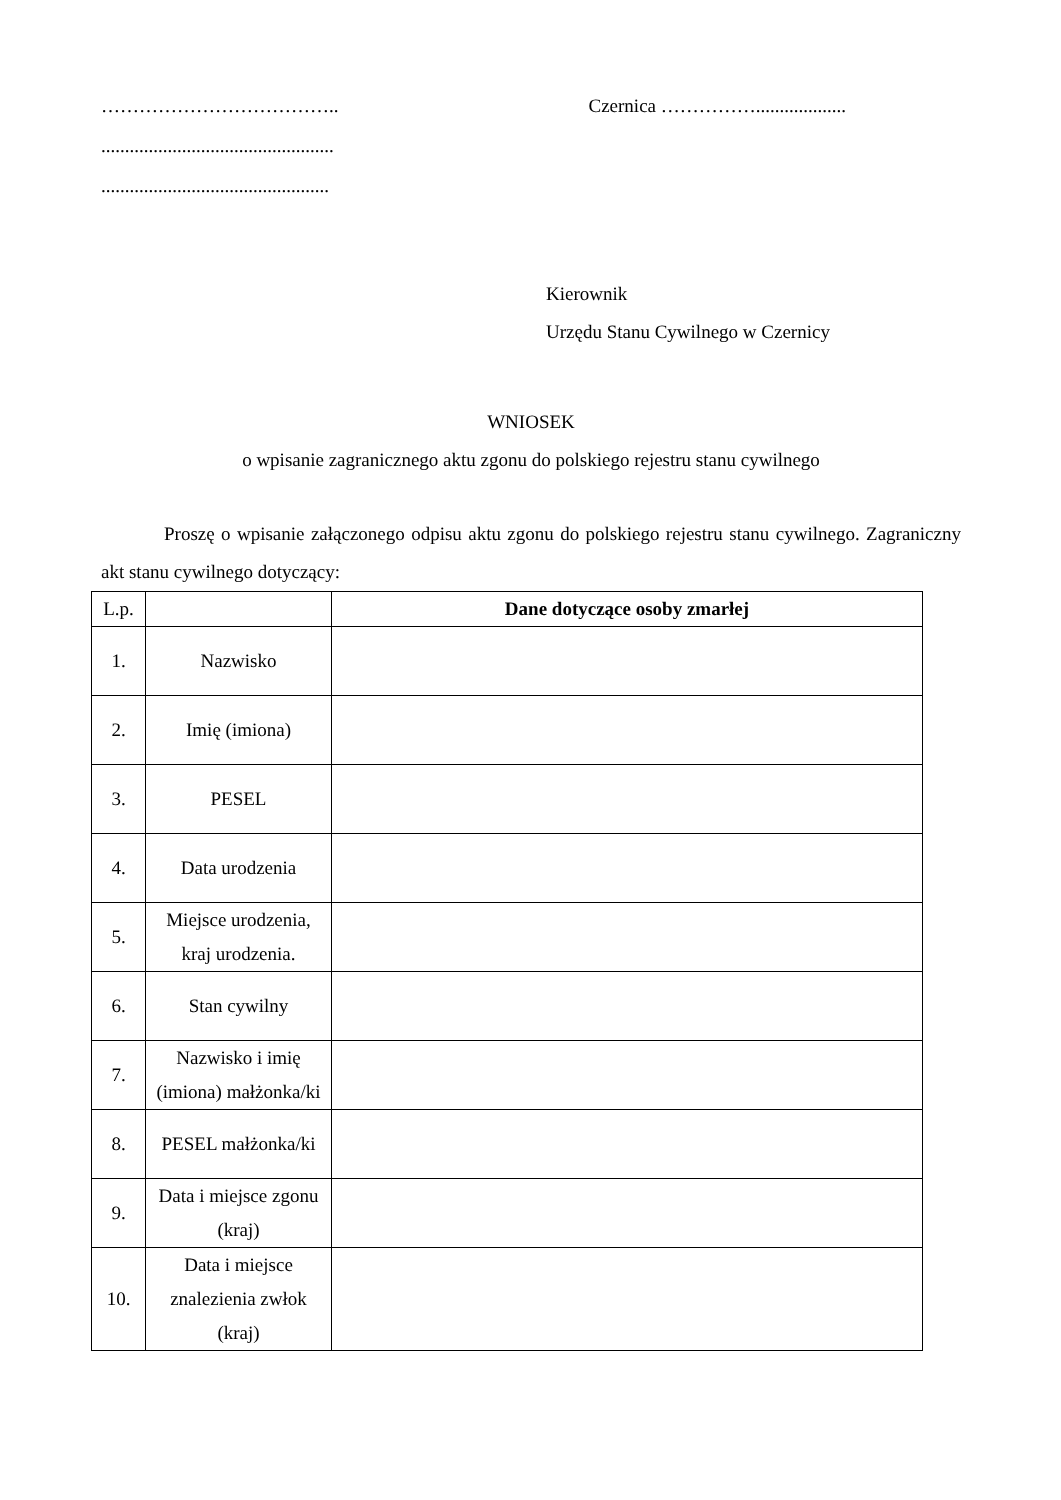………………………………..
.................................................
................................................
Czernica ……………...................
Kierownik
Urzędu Stanu Cywilnego w Czernicy
WNIOSEK
o wpisanie zagranicznego aktu zgonu do polskiego rejestru stanu cywilnego
Proszę o wpisanie załączonego odpisu aktu zgonu do polskiego rejestru stanu cywilnego. Zagraniczny akt stanu cywilnego dotyczący:
| L.p. | | Dane dotyczące osoby zmarłej |
| --- | --- | --- |
| 1. | Nazwisko | |
| 2. | Imię (imiona) | |
| 3. | PESEL | |
| 4. | Data urodzenia | |
| 5. | Miejsce urodzenia, kraj urodzenia. | |
| 6. | Stan cywilny | |
| 7. | Nazwisko i imię (imiona) małżonka/ki | |
| 8. | PESEL małżonka/ki | |
| 9. | Data i miejsce zgonu (kraj) | |
| 10. | Data i miejsce znalezienia zwłok (kraj) | |